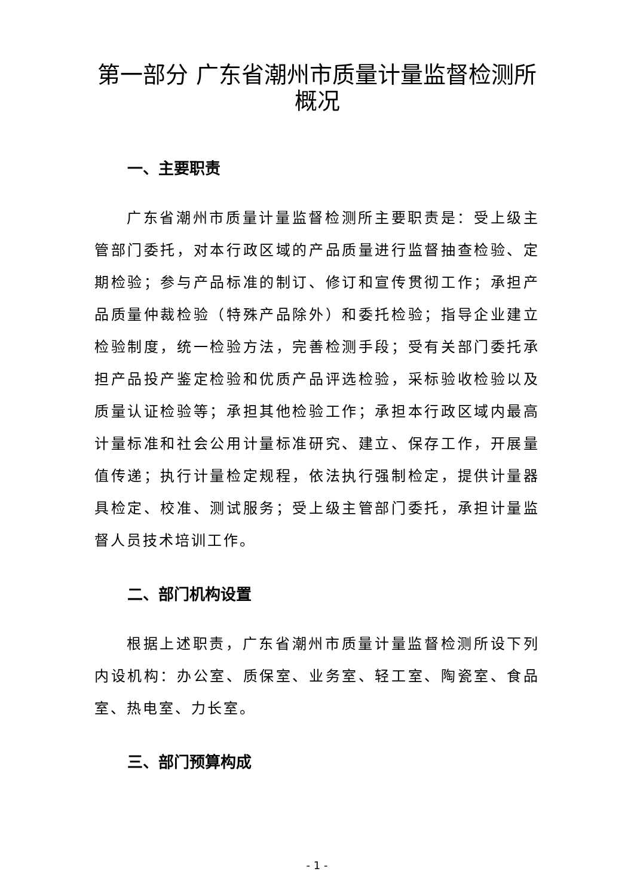第一部分 广东省潮州市质量计量监督检测所概况
一、主要职责
广东省潮州市质量计量监督检测所主要职责是：受上级主管部门委托，对本行政区域的产品质量进行监督抽查检验、定期检验；参与产品标准的制订、修订和宣传贯彻工作；承担产品质量仲裁检验（特殊产品除外）和委托检验；指导企业建立检验制度，统一检验方法，完善检测手段；受有关部门委托承担产品投产鉴定检验和优质产品评选检验，采标验收检验以及质量认证检验等；承担其他检验工作；承担本行政区域内最高计量标准和社会公用计量标准研究、建立、保存工作，开展量值传递；执行计量检定规程，依法执行强制检定，提供计量器具检定、校准、测试服务；受上级主管部门委托，承担计量监督人员技术培训工作。
二、部门机构设置
根据上述职责，广东省潮州市质量计量监督检测所设下列内设机构：办公室、质保室、业务室、轻工室、陶瓷室、食品室、热电室、力长室。
三、部门预算构成
- 1 -